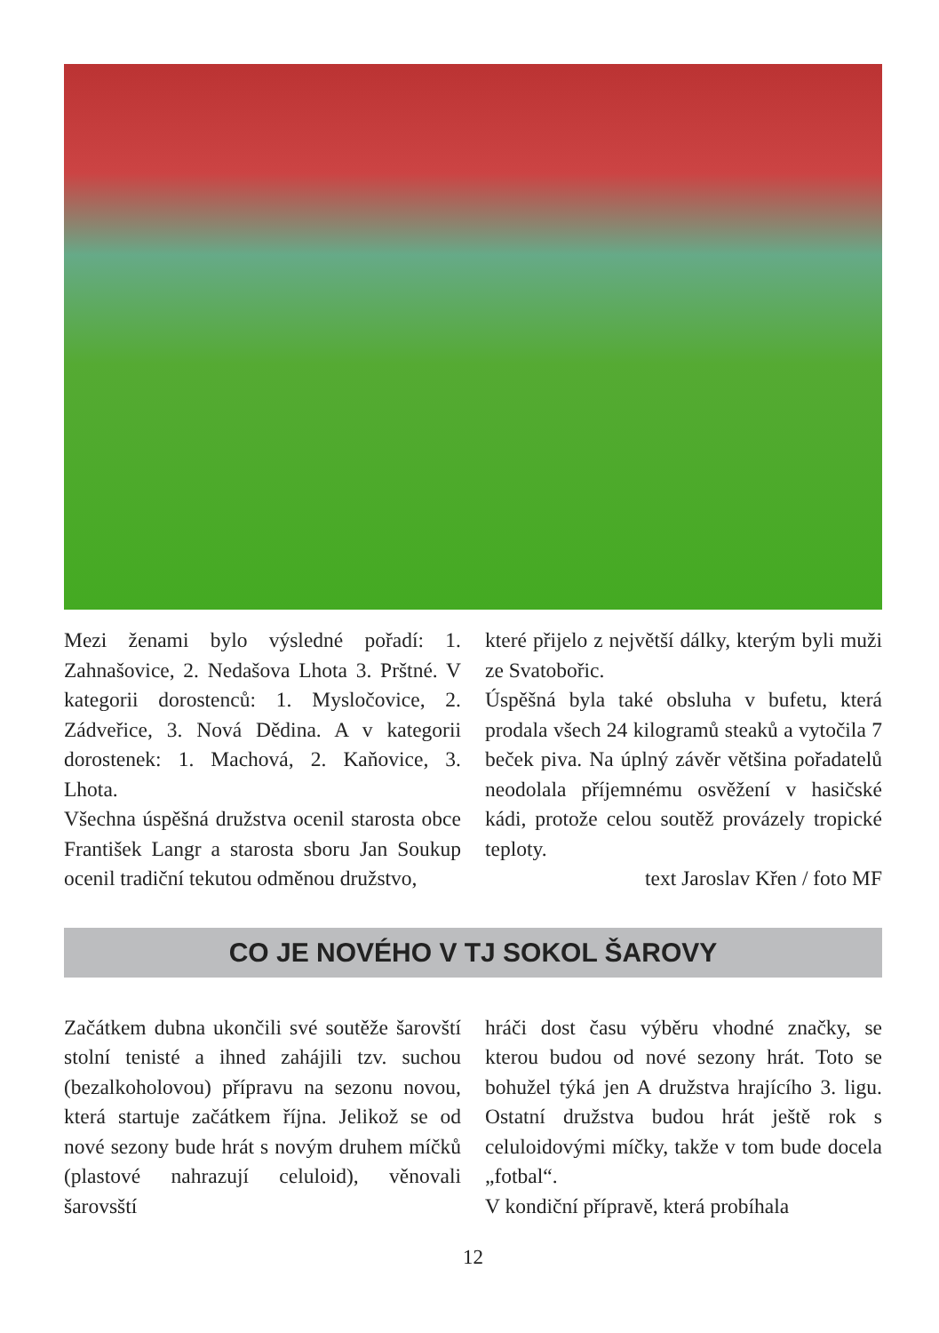Mezi ženami bylo výsledné pořadí: 1. Zahnašovice, 2. Nedašova Lhota 3. Prštné. V kategorii dorostenců: 1. Mysločovice, 2. Zádveřice, 3. Nová Dědina. A v kategorii dorostenek: 1. Machová, 2. Kaňovice, 3. Lhota.
Všechna úspěšná družstva ocenil starosta obce František Langr a starosta sboru Jan Soukup ocenil tradiční tekutou odměnou družstvo,
které přijelo z největší dálky, kterým byli muži ze Svatobořic.
Úspěšná byla také obsluha v bufetu, která prodala všech 24 kilogramů steaků a vytočila 7 beček piva. Na úplný závěr většina pořadatelů neodolala příjemnému osvěžení v hasičské kádi, protože celou soutěž provázely tropické teploty.
text Jaroslav Křen / foto MF
CO JE NOVÉHO V TJ SOKOL ŠAROVY
Začátkem dubna ukončili své soutěže šarovští stolní tenisté a ihned zahájili tzv. suchou (bezalkoholovou) přípravu na sezonu novou, která startuje začátkem října. Jelikož se od nové sezony bude hrát s novým druhem míčků (plastové nahrazují celuloid), věnovali šarovsští
hráči dost času výběru vhodné značky, se kterou budou od nové sezony hrát. Toto se bohužel týká jen A družstva hrajícího 3. ligu. Ostatní družstva budou hrát ještě rok s celuloidovými míčky, takže v tom bude docela „fotbal“.
V kondiční přípravě, která probíhala
12